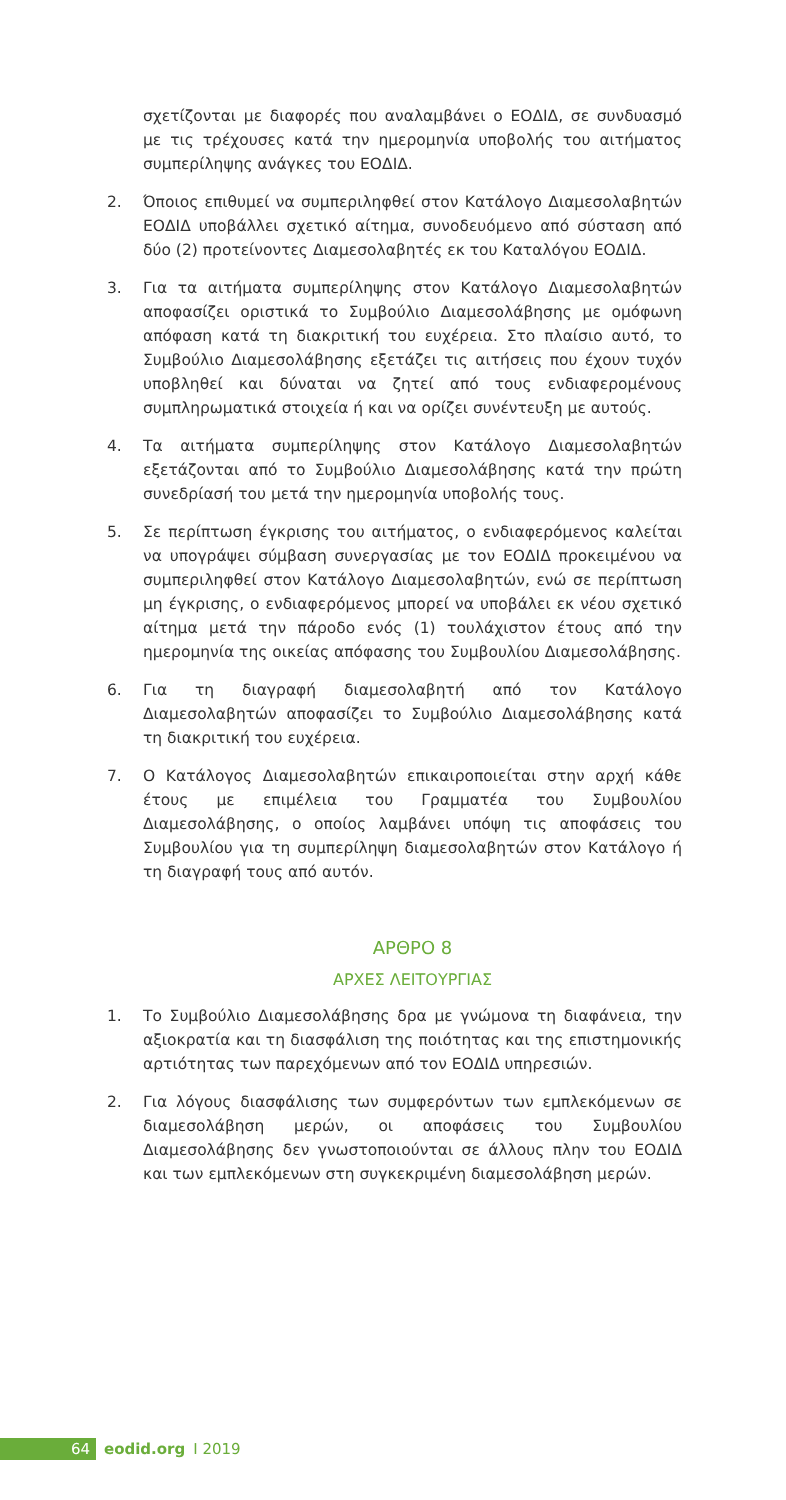σχετίζονται με διαφορές που αναλαμβάνει ο ΕΟΔΙΔ, σε συνδυασμό με τις τρέχουσες κατά την ημερομηνία υποβολής του αιτήματος συμπερίληψης ανάγκες του ΕΟΔΙΔ.
2. Όποιος επιθυμεί να συμπεριληφθεί στον Κατάλογο Διαμεσολαβητών ΕΟΔΙΔ υποβάλλει σχετικό αίτημα, συνοδευόμενο από σύσταση από δύο (2) προτείνοντες Διαμεσολαβητές εκ του Καταλόγου ΕΟΔΙΔ.
3. Για τα αιτήματα συμπερίληψης στον Κατάλογο Διαμεσολαβητών αποφασίζει οριστικά το Συμβούλιο Διαμεσολάβησης με ομόφωνη απόφαση κατά τη διακριτική του ευχέρεια. Στο πλαίσιο αυτό, το Συμβούλιο Διαμεσολάβησης εξετάζει τις αιτήσεις που έχουν τυχόν υποβληθεί και δύναται να ζητεί από τους ενδιαφερομένους συμπληρωματικά στοιχεία ή και να ορίζει συνέντευξη με αυτούς.
4. Τα αιτήματα συμπερίληψης στον Κατάλογο Διαμεσολαβητών εξετάζονται από το Συμβούλιο Διαμεσολάβησης κατά την πρώτη συνεδρίασή του μετά την ημερομηνία υποβολής τους.
5. Σε περίπτωση έγκρισης του αιτήματος, ο ενδιαφερόμενος καλείται να υπογράψει σύμβαση συνεργασίας με τον ΕΟΔΙΔ προκειμένου να συμπεριληφθεί στον Κατάλογο Διαμεσολαβητών, ενώ σε περίπτωση μη έγκρισης, ο ενδιαφερόμενος μπορεί να υποβάλει εκ νέου σχετικό αίτημα μετά την πάροδο ενός (1) τουλάχιστον έτους από την ημερομηνία της οικείας απόφασης του Συμβουλίου Διαμεσολάβησης.
6. Για τη διαγραφή διαμεσολαβητή από τον Κατάλογο Διαμεσολαβητών αποφασίζει το Συμβούλιο Διαμεσολάβησης κατά τη διακριτική του ευχέρεια.
7. Ο Κατάλογος Διαμεσολαβητών επικαιροποιείται στην αρχή κάθε έτους με επιμέλεια του Γραμματέα του Συμβουλίου Διαμεσολάβησης, ο οποίος λαμβάνει υπόψη τις αποφάσεις του Συμβουλίου για τη συμπερίληψη διαμεσολαβητών στον Κατάλογο ή τη διαγραφή τους από αυτόν.
ΑΡΘΡΟ 8
ΑΡΧΕΣ ΛΕΙΤΟΥΡΓΙΑΣ
1. Το Συμβούλιο Διαμεσολάβησης δρα με γνώμονα τη διαφάνεια, την αξιοκρατία και τη διασφάλιση της ποιότητας και της επιστημονικής αρτιότητας των παρεχόμενων από τον ΕΟΔΙΔ υπηρεσιών.
2. Για λόγους διασφάλισης των συμφερόντων των εμπλεκόμενων σε διαμεσολάβηση μερών, οι αποφάσεις του Συμβουλίου Διαμεσολάβησης δεν γνωστοποιούνται σε άλλους πλην του ΕΟΔΙΔ και των εμπλεκόμενων στη συγκεκριμένη διαμεσολάβηση μερών.
64
eodid.org I 2019